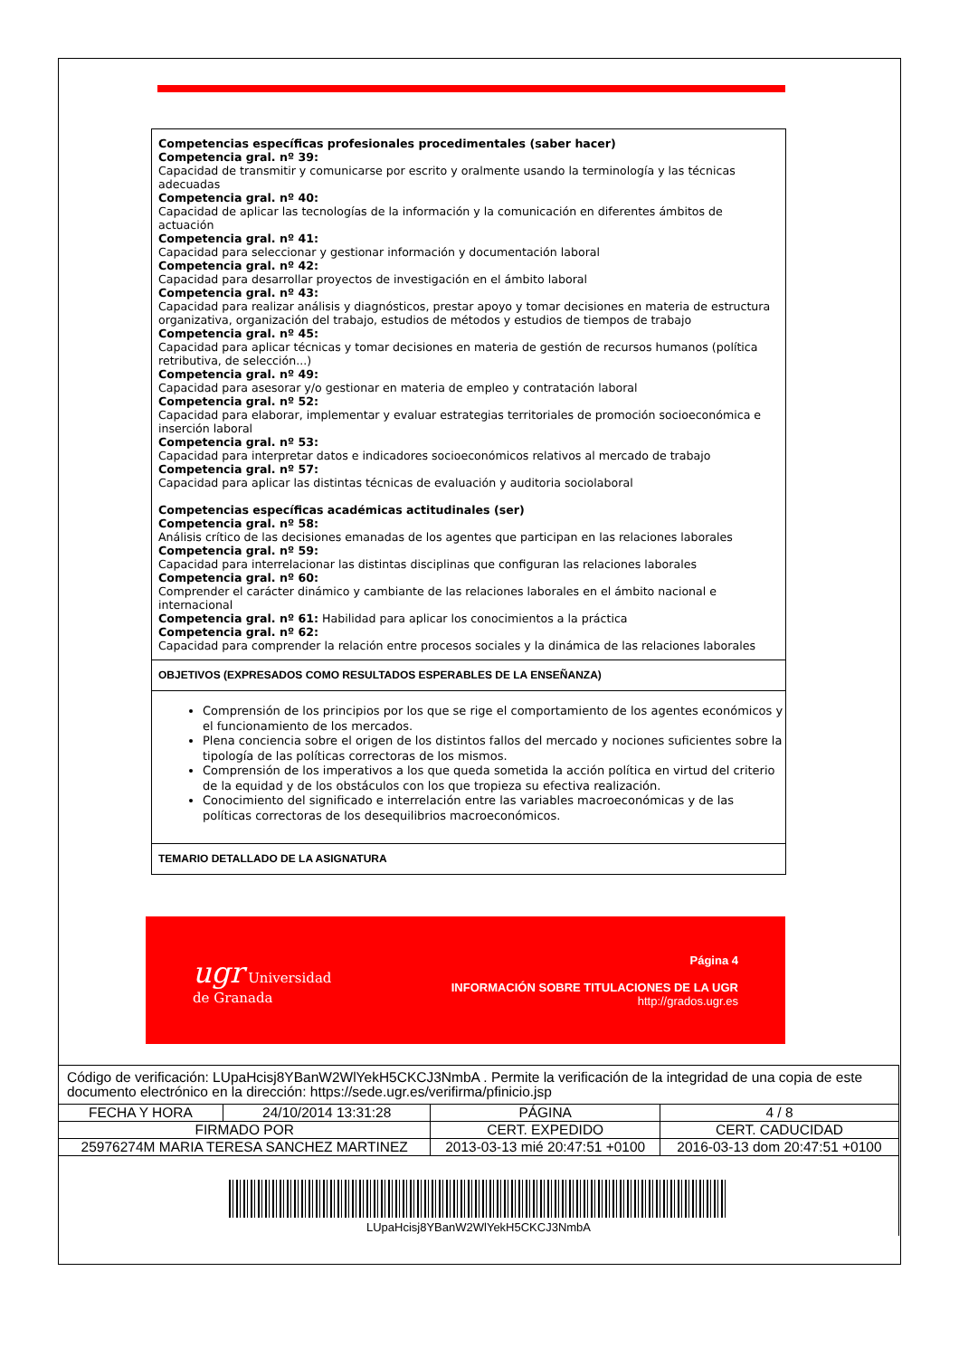Competencias específicas profesionales procedimentales (saber hacer)
Competencia gral. nº 39:
Capacidad de transmitir y comunicarse por escrito y oralmente usando la terminología y las técnicas adecuadas
Competencia gral. nº 40:
Capacidad de aplicar las tecnologías de la información y la comunicación en diferentes ámbitos de actuación
Competencia gral. nº 41:
Capacidad para seleccionar y gestionar información y documentación laboral
Competencia gral. nº 42:
Capacidad para desarrollar proyectos de investigación en el ámbito laboral
Competencia gral. nº 43:
Capacidad para realizar análisis y diagnósticos, prestar apoyo y tomar decisiones en materia de estructura organizativa, organización del trabajo, estudios de métodos y estudios de tiempos de trabajo
Competencia gral. nº 45:
Capacidad para aplicar técnicas y tomar decisiones en materia de gestión de recursos humanos (política retributiva, de selección...)
Competencia gral. nº 49:
Capacidad para asesorar y/o gestionar en materia de empleo y contratación laboral
Competencia gral. nº 52:
Capacidad para elaborar, implementar y evaluar estrategias territoriales de promoción socioeconómica e inserción laboral
Competencia gral. nº 53:
Capacidad para interpretar datos e indicadores socioeconómicos relativos al mercado de trabajo
Competencia gral. nº 57:
Capacidad para aplicar las distintas técnicas de evaluación y auditoria sociolaboral
Competencias específicas académicas actitudinales (ser)
Competencia gral. nº 58:
Análisis crítico de las decisiones emanadas de los agentes que participan en las relaciones laborales
Competencia gral. nº 59:
Capacidad para interrelacionar las distintas disciplinas que configuran las relaciones laborales
Competencia gral. nº 60:
Comprender el carácter dinámico y cambiante de las relaciones laborales en el ámbito nacional e internacional
Competencia gral. nº 61: Habilidad para aplicar los conocimientos a la práctica
Competencia gral. nº 62:
Capacidad para comprender la relación entre procesos sociales y la dinámica de las relaciones laborales
OBJETIVOS (EXPRESADOS COMO RESULTADOS ESPERABLES DE LA ENSEÑANZA)
Comprensión de los principios por los que se rige el comportamiento de los agentes económicos y el funcionamiento de los mercados.
Plena conciencia sobre el origen de los distintos fallos del mercado y nociones suficientes sobre la tipología de las políticas correctoras de los mismos.
Comprensión de los imperativos a los que queda sometida la acción política en virtud del criterio de la equidad y de los obstáculos con los que tropieza su efectiva realización.
Conocimiento del significado e interrelación entre las variables macroeconómicas y de las políticas correctoras de los desequilibrios macroeconómicos.
TEMARIO DETALLADO DE LA ASIGNATURA
ugr Universidad
de Granada
Página 4
INFORMACIÓN SOBRE TITULACIONES DE LA UGR
http://grados.ugr.es
| Código de verificación: LUpaHcisj8YBanW2WlYekH5CKCJ3NmbA . Permite la verificación de la integridad de una copia de este documento electrónico en la dirección: https://sede.ugr.es/verifirma/pfinicio.jsp | | | |
| FECHA Y HORA | 24/10/2014 13:31:28 | PÁGINA | 4 / 8 |
| FIRMADO POR | | CERT. EXPEDIDO | CERT. CADUCIDAD |
| 25976274M MARIA TERESA SANCHEZ MARTINEZ | | 2013-03-13 mié 20:47:51 +0100 | 2016-03-13 dom 20:47:51 +0100 |
| LUpaHcisj8YBanW2WlYekH5CKCJ3NmbA | | | |